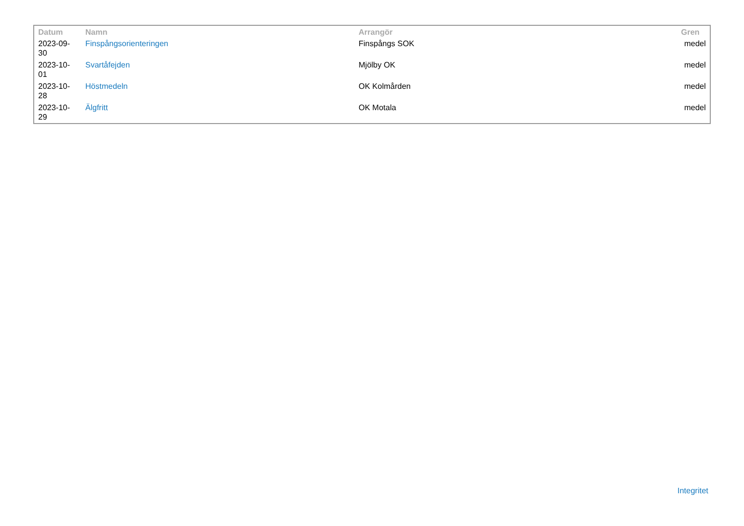| Datum | Namn | Arrangör | Gren |
| --- | --- | --- | --- |
| 2023-09- 30 | Finspångsorienteringen | Finspångs SOK | medel |
| 2023-10- 01 | Svartåfejden | Mjölby OK | medel |
| 2023-10- 28 | Höstmedeln | OK Kolmården | medel |
| 2023-10- 29 | Älgfritt | OK Motala | medel |
Integritet